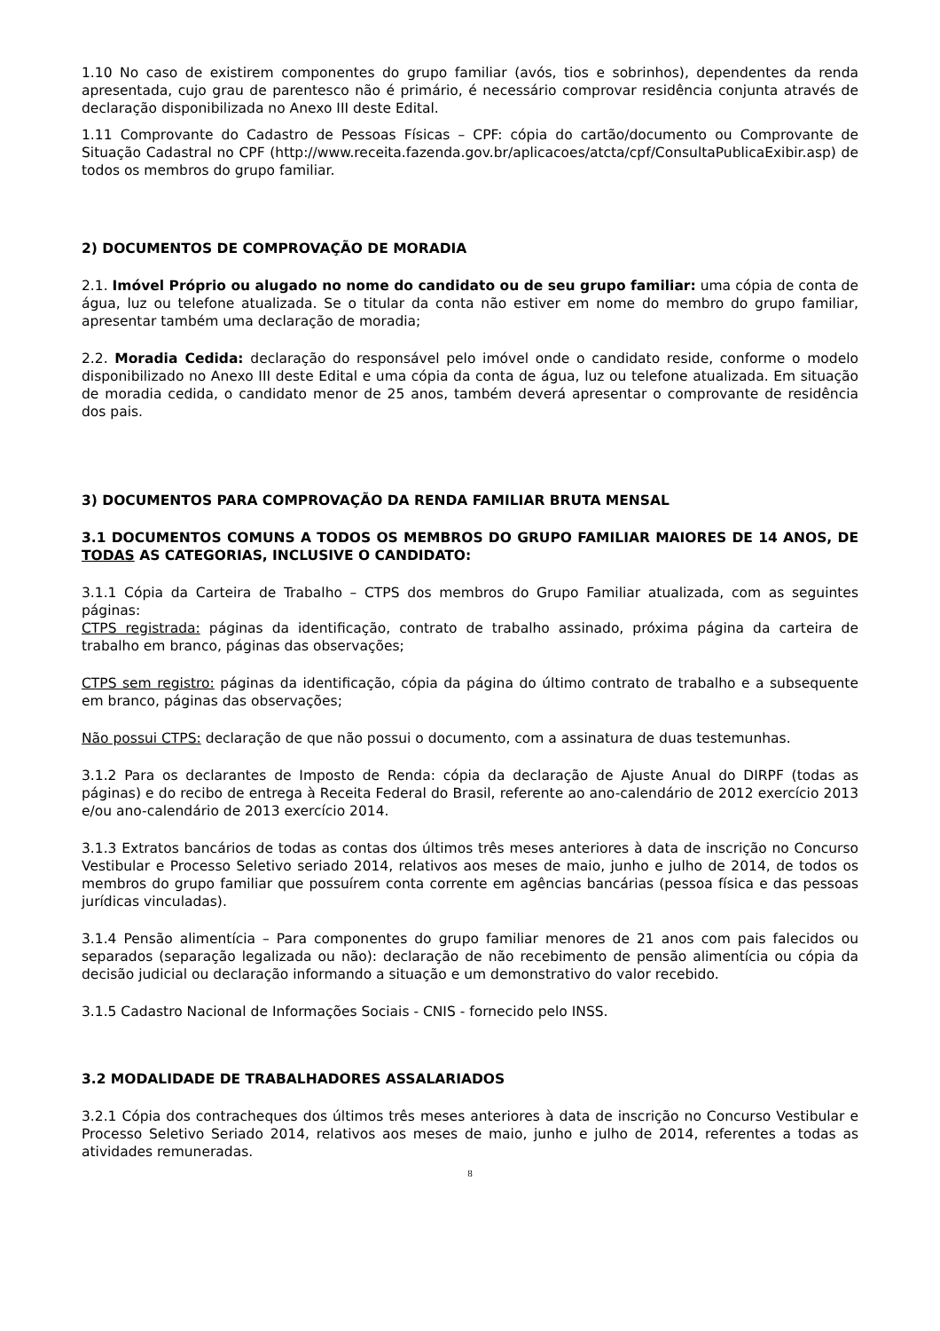1.10 No caso de existirem componentes do grupo familiar (avós, tios e sobrinhos), dependentes da renda apresentada, cujo grau de parentesco não é primário, é necessário comprovar residência conjunta através de declaração disponibilizada no Anexo III deste Edital.
1.11 Comprovante do Cadastro de Pessoas Físicas – CPF: cópia do cartão/documento ou Comprovante de Situação Cadastral no CPF (http://www.receita.fazenda.gov.br/aplicacoes/atcta/cpf/ConsultaPublicaExibir.asp) de todos os membros do grupo familiar.
2) DOCUMENTOS DE COMPROVAÇÃO DE MORADIA
2.1. Imóvel Próprio ou alugado no nome do candidato ou de seu grupo familiar: uma cópia de conta de água, luz ou telefone atualizada. Se o titular da conta não estiver em nome do membro do grupo familiar, apresentar também uma declaração de moradia;
2.2. Moradia Cedida: declaração do responsável pelo imóvel onde o candidato reside, conforme o modelo disponibilizado no Anexo III deste Edital e uma cópia da conta de água, luz ou telefone atualizada. Em situação de moradia cedida, o candidato menor de 25 anos, também deverá apresentar o comprovante de residência dos pais.
3) DOCUMENTOS PARA COMPROVAÇÃO DA RENDA FAMILIAR BRUTA MENSAL
3.1 DOCUMENTOS COMUNS A TODOS OS MEMBROS DO GRUPO FAMILIAR MAIORES DE 14 ANOS, DE TODAS AS CATEGORIAS, INCLUSIVE O CANDIDATO:
3.1.1 Cópia da Carteira de Trabalho – CTPS dos membros do Grupo Familiar atualizada, com as seguintes páginas:
CTPS registrada: páginas da identificação, contrato de trabalho assinado, próxima página da carteira de trabalho em branco, páginas das observações;
CTPS sem registro: páginas da identificação, cópia da página do último contrato de trabalho e a subsequente em branco, páginas das observações;
Não possui CTPS: declaração de que não possui o documento, com a assinatura de duas testemunhas.
3.1.2 Para os declarantes de Imposto de Renda: cópia da declaração de Ajuste Anual do DIRPF (todas as páginas) e do recibo de entrega à Receita Federal do Brasil, referente ao ano-calendário de 2012 exercício 2013 e/ou ano-calendário de 2013 exercício 2014.
3.1.3 Extratos bancários de todas as contas dos últimos três meses anteriores à data de inscrição no Concurso Vestibular e Processo Seletivo seriado 2014, relativos aos meses de maio, junho e julho de 2014, de todos os membros do grupo familiar que possuírem conta corrente em agências bancárias (pessoa física e das pessoas jurídicas vinculadas).
3.1.4 Pensão alimentícia – Para componentes do grupo familiar menores de 21 anos com pais falecidos ou separados (separação legalizada ou não): declaração de não recebimento de pensão alimentícia ou cópia da decisão judicial ou declaração informando a situação e um demonstrativo do valor recebido.
3.1.5 Cadastro Nacional de Informações Sociais - CNIS - fornecido pelo INSS.
3.2 MODALIDADE DE TRABALHADORES ASSALARIADOS
3.2.1 Cópia dos contracheques dos últimos três meses anteriores à data de inscrição no Concurso Vestibular e Processo Seletivo Seriado 2014, relativos aos meses de maio, junho e julho de 2014, referentes a todas as atividades remuneradas.
8